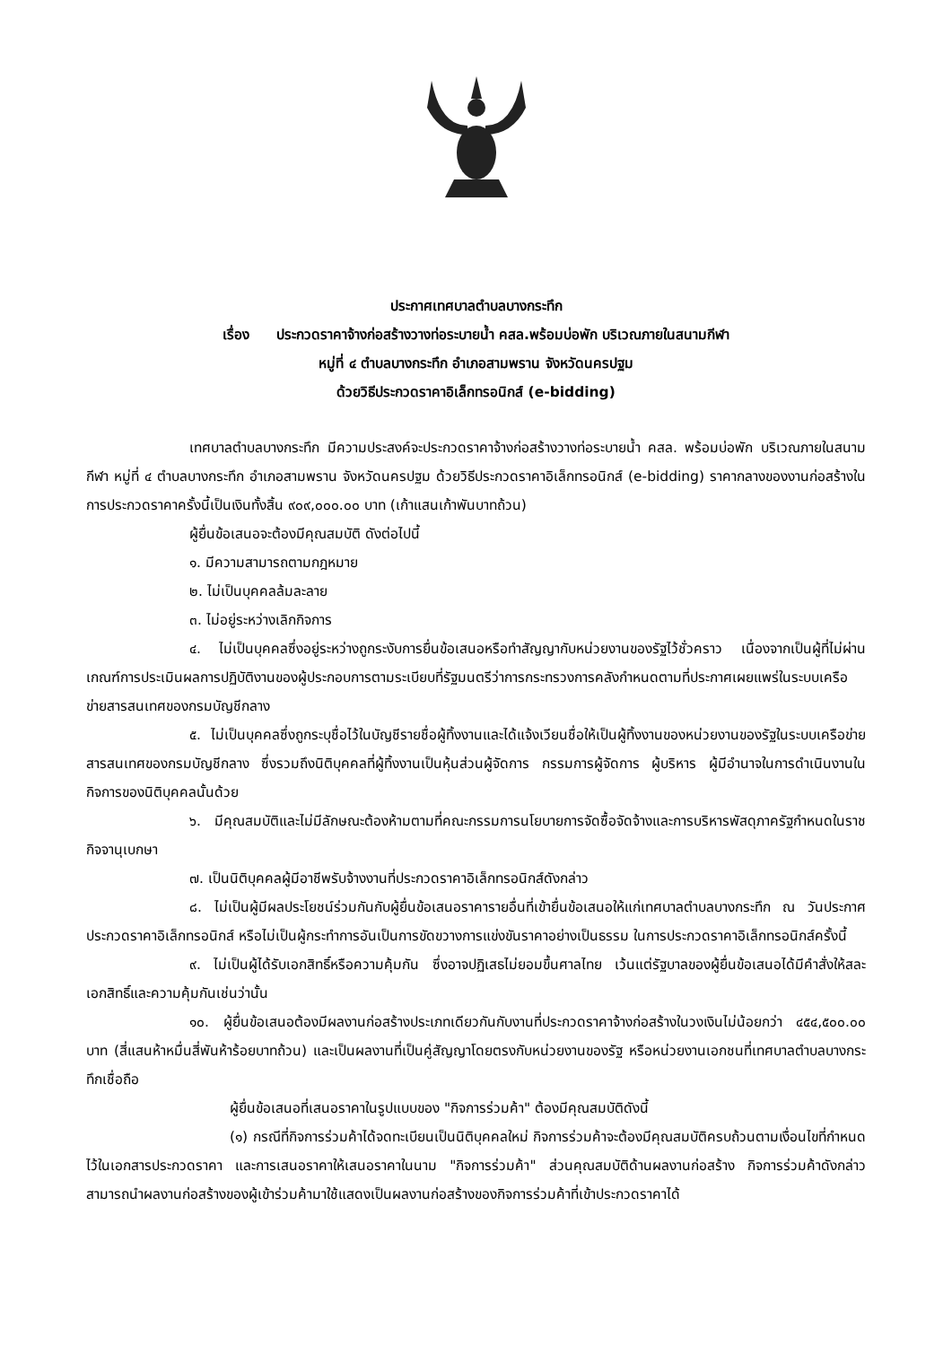ประกาศเทศบาลตำบลบางกระทึก
เรื่อง ประกวดราคาจ้างก่อสร้างวางท่อระบายน้ำ คสล.พร้อมบ่อพัก บริเวณภายในสนามกีฬา
หมู่ที่ ๔ ตำบลบางกระทึก อำเภอสามพราน จังหวัดนครปฐม
ด้วยวิธีประกวดราคาอิเล็กทรอนิกส์ (e-bidding)
เทศบาลตำบลบางกระทึก มีความประสงค์จะประกวดราคาจ้างก่อสร้างวางท่อระบายน้ำ คสล. พร้อมบ่อพัก บริเวณภายในสนามกีฬา หมู่ที่ ๔ ตำบลบางกระทึก อำเภอสามพราน จังหวัดนครปฐม ด้วยวิธีประกวดราคาอิเล็กทรอนิกส์ (e-bidding) ราคากลางของงานก่อสร้างในการประกวดราคาครั้งนี้เป็นเงินทั้งสิ้น ๙๐๙,๐๐๐.๐๐ บาท (เก้าแสนเก้าพันบาทถ้วน)
ผู้ยื่นข้อเสนอจะต้องมีคุณสมบัติ ดังต่อไปนี้
๑. มีความสามารถตามกฎหมาย
๒. ไม่เป็นบุคคลล้มละลาย
๓. ไม่อยู่ระหว่างเลิกกิจการ
๔. ไม่เป็นบุคคลซึ่งอยู่ระหว่างถูกระงับการยื่นข้อเสนอหรือทำสัญญากับหน่วยงานของรัฐไว้ชั่วคราว เนื่องจากเป็นผู้ที่ไม่ผ่านเกณฑ์การประเมินผลการปฏิบัติงานของผู้ประกอบการตามระเบียบที่รัฐมนตรีว่าการกระทรวงการคลังกำหนดตามที่ประกาศเผยแพร่ในระบบเครือข่ายสารสนเทศของกรมบัญชีกลาง
๕. ไม่เป็นบุคคลซึ่งถูกระบุชื่อไว้ในบัญชีรายชื่อผู้ทิ้งงานและได้แจ้งเวียนชื่อให้เป็นผู้ทิ้งงานของหน่วยงานของรัฐในระบบเครือข่ายสารสนเทศของกรมบัญชีกลาง ซึ่งรวมถึงนิติบุคคลที่ผู้ทิ้งงานเป็นหุ้นส่วนผู้จัดการ กรรมการผู้จัดการ ผู้บริหาร ผู้มีอำนาจในการดำเนินงานในกิจการของนิติบุคคลนั้นด้วย
๖. มีคุณสมบัติและไม่มีลักษณะต้องห้ามตามที่คณะกรรมการนโยบายการจัดซื้อจัดจ้างและการบริหารพัสดุภาครัฐกำหนดในราชกิจจานุเบกษา
๗. เป็นนิติบุคคลผู้มีอาชีพรับจ้างงานที่ประกวดราคาอิเล็กทรอนิกส์ดังกล่าว
๘. ไม่เป็นผู้มีผลประโยชน์ร่วมกันกับผู้ยื่นข้อเสนอราคารายอื่นที่เข้ายื่นข้อเสนอให้แก่เทศบาลตำบลบางกระทึก ณ วันประกาศประกวดราคาอิเล็กทรอนิกส์ หรือไม่เป็นผู้กระทำการอันเป็นการขัดขวางการแข่งขันราคาอย่างเป็นธรรม ในการประกวดราคาอิเล็กทรอนิกส์ครั้งนี้
๙. ไม่เป็นผู้ได้รับเอกสิทธิ์หรือความคุ้มกัน ซึ่งอาจปฏิเสธไม่ยอมขึ้นศาลไทย เว้นแต่รัฐบาลของผู้ยื่นข้อเสนอได้มีคำสั่งให้สละเอกสิทธิ์และความคุ้มกันเช่นว่านั้น
๑๐. ผู้ยื่นข้อเสนอต้องมีผลงานก่อสร้างประเภทเดียวกันกับงานที่ประกวดราคาจ้างก่อสร้างในวงเงินไม่น้อยกว่า ๔๕๔,๕๐๐.๐๐ บาท (สี่แสนห้าหมื่นสี่พันห้าร้อยบาทถ้วน) และเป็นผลงานที่เป็นคู่สัญญาโดยตรงกับหน่วยงานของรัฐ หรือหน่วยงานเอกชนที่เทศบาลตำบลบางกระทึกเชื่อถือ
ผู้ยื่นข้อเสนอที่เสนอราคาในรูปแบบของ "กิจการร่วมค้า" ต้องมีคุณสมบัติดังนี้
(๑) กรณีที่กิจการร่วมค้าได้จดทะเบียนเป็นนิติบุคคลใหม่ กิจการร่วมค้าจะต้องมีคุณสมบัติครบถ้วนตามเงื่อนไขที่กำหนดไว้ในเอกสารประกวดราคา และการเสนอราคาให้เสนอราคาในนาม "กิจการร่วมค้า" ส่วนคุณสมบัติด้านผลงานก่อสร้าง กิจการร่วมค้าดังกล่าวสามารถนำผลงานก่อสร้างของผู้เข้าร่วมค้ามาใช้แสดงเป็นผลงานก่อสร้างของกิจการร่วมค้าที่เข้าประกวดราคาได้